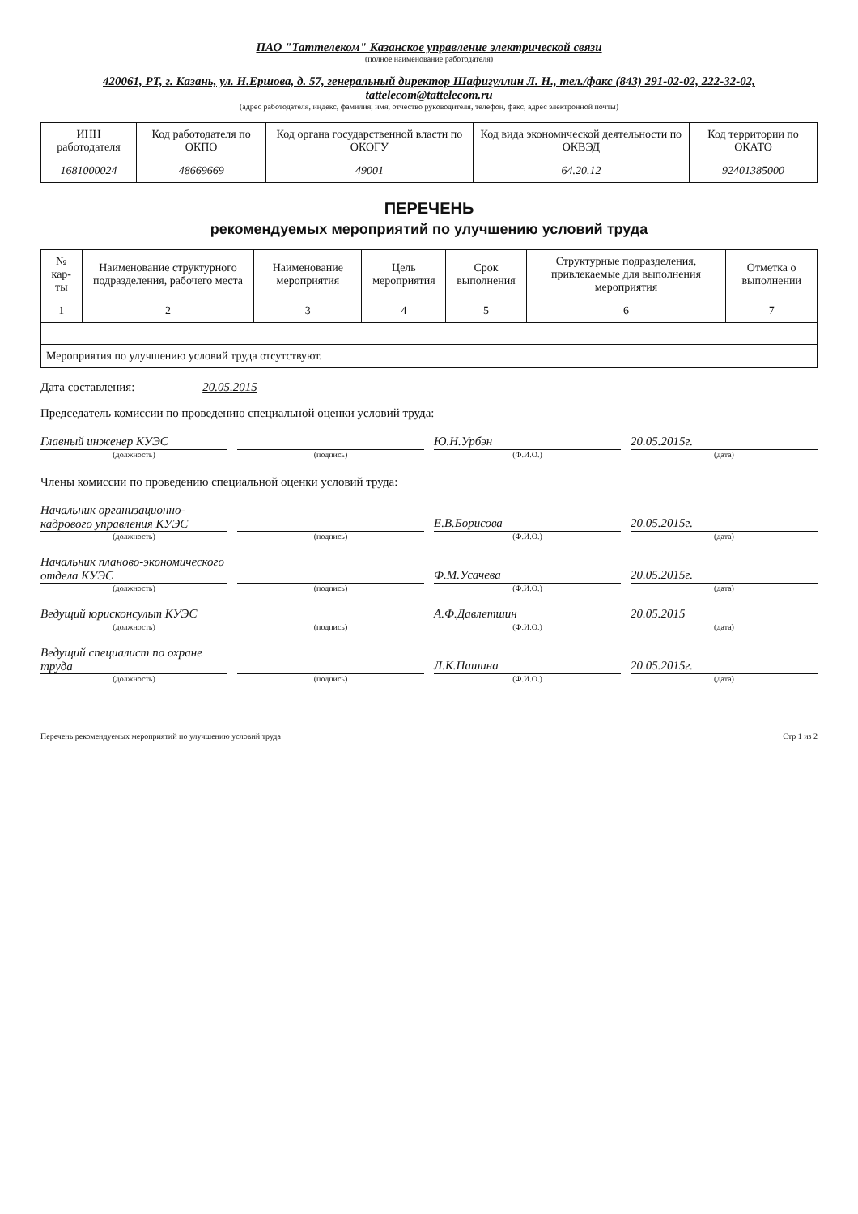ПАО "Таттелеком" Казанское управление электрической связи
(полное наименование работодателя)
420061, РТ, г. Казань, ул. Н.Ершова, д. 57, генеральный директор Шафигуллин Л. Н., тел./факс (843) 291-02-02, 222-32-02, tattelecom@tattelecom.ru
(адрес работодателя, индекс, фамилия, имя, отчество руководителя, телефон, факс, адрес электронной почты)
| ИНН работодателя | Код работодателя по ОКПО | Код органа государственной власти по ОКОГУ | Код вида экономической деятельности по ОКВЭД | Код территории по ОКАТО |
| --- | --- | --- | --- | --- |
| 1681000024 | 48669669 | 49001 | 64.20.12 | 92401385000 |
ПЕРЕЧЕНЬ
рекомендуемых мероприятий по улучшению условий труда
| № кар-ты | Наименование структурного подразделения, рабочего места | Наименование мероприятия | Цель мероприятия | Срок выполнения | Структурные подразделения, привлекаемые для выполнения мероприятия | Отметка о выполнении |
| --- | --- | --- | --- | --- | --- | --- |
| 1 | 2 | 3 | 4 | 5 | 6 | 7 |
| Мероприятия по улучшению условий труда отсутствуют. | | | | | | |
Дата составления: 20.05.2015
Председатель комиссии по проведению специальной оценки условий труда:
Главный инженер КУЭС
Ю.Н.Урбэн
20.05.2015г.
(должность) (подпись) (Ф.И.О.) (дата)
Члены комиссии по проведению специальной оценки условий труда:
Начальник организационно-кадрового управления КУЭС
Е.В.Борисова
20.05.2015г.
(должность) (подпись) (Ф.И.О.) (дата)
Начальник планово-экономического отдела КУЭС
Ф.М.Усачева
20.05.2015г.
(должность) (подпись) (Ф.И.О.) (дата)
Ведущий юрисконсульт КУЭС
А.Ф.Давлетшин
20.05.2015
(должность) (подпись) (Ф.И.О.) (дата)
Ведущий специалист по охране труда
Л.К.Пашина
20.05.2015г.
(должность) (подпись) (Ф.И.О.) (дата)
Перечень рекомендуемых мероприятий по улучшению условий труда Стр 1 из 2